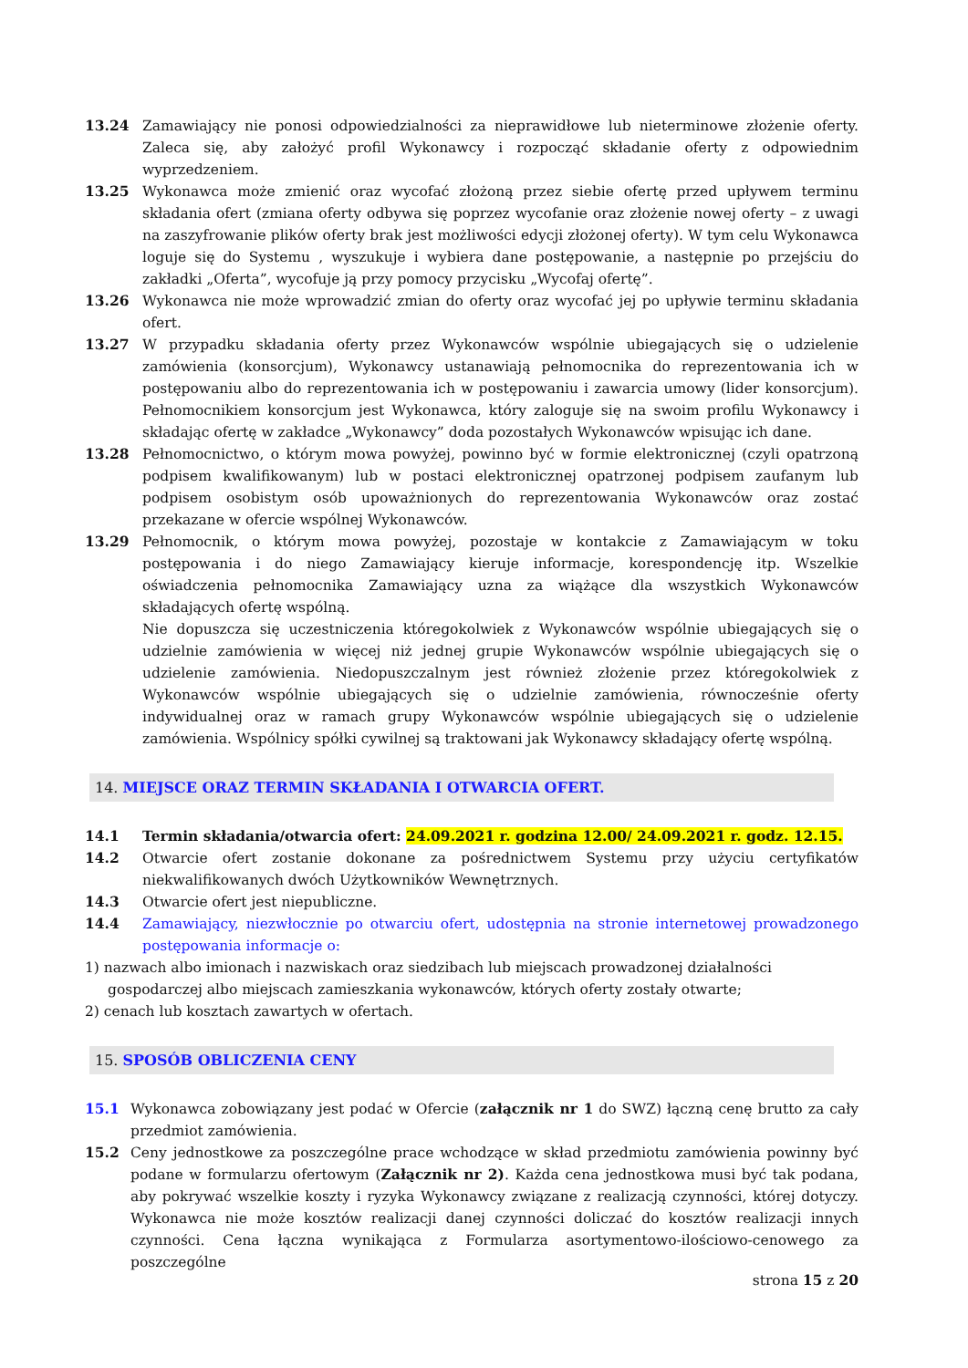13.24 Zamawiający nie ponosi odpowiedzialności za nieprawidłowe lub nieterminowe złożenie oferty. Zaleca się, aby założyć profil Wykonawcy i rozpocząć składanie oferty z odpowiednim wyprzedzeniem.
13.25 Wykonawca może zmienić oraz wycofać złożoną przez siebie ofertę przed upływem terminu składania ofert (zmiana oferty odbywa się poprzez wycofanie oraz złożenie nowej oferty – z uwagi na zaszyfrowanie plików oferty brak jest możliwości edycji złożonej oferty). W tym celu Wykonawca loguje się do Systemu , wyszukuje i wybiera dane postępowanie, a następnie po przejściu do zakładki „Oferta”, wycofuje ją przy pomocy przycisku „Wycofaj ofertę”.
13.26 Wykonawca nie może wprowadzić zmian do oferty oraz wycofać jej po upływie terminu składania ofert.
13.27 W przypadku składania oferty przez Wykonawców wspólnie ubiegających się o udzielenie zamówienia (konsorcjum), Wykonawcy ustanawiają pełnomocnika do reprezentowania ich w postępowaniu albo do reprezentowania ich w postępowaniu i zawarcia umowy (lider konsorcjum). Pełnomocnikiem konsorcjum jest Wykonawca, który zaloguje się na swoim profilu Wykonawcy i składając ofertę w zakładce „Wykonawcy” doda pozostałych Wykonawców wpisując ich dane.
13.28 Pełnomocnictwo, o którym mowa powyżej, powinno być w formie elektronicznej (czyli opatrzoną podpisem kwalifikowanym) lub w postaci elektronicznej opatrzonej podpisem zaufanym lub podpisem osobistym osób upoważnionych do reprezentowania Wykonawców oraz zostać przekazane w ofercie wspólnej Wykonawców.
13.29 Pełnomocnik, o którym mowa powyżej, pozostaje w kontakcie z Zamawiającym w toku postępowania i do niego Zamawiający kieruje informacje, korespondencję itp. Wszelkie oświadczenia pełnomocnika Zamawiający uzna za wiążące dla wszystkich Wykonawców składających ofertę wspólną.
Nie dopuszcza się uczestniczenia któregokolwiek z Wykonawców wspólnie ubiegających się o udzielnie zamówienia w więcej niż jednej grupie Wykonawców wspólnie ubiegających się o udzielenie zamówienia. Niedopuszczalnym jest również złożenie przez któregokolwiek z Wykonawców wspólnie ubiegających się o udzielnie zamówienia, równocześnie oferty indywidualnej oraz w ramach grupy Wykonawców wspólnie ubiegających się o udzielenie zamówienia. Wspólnicy spółki cywilnej są traktowani jak Wykonawcy składający ofertę wspólną.
14. MIEJSCE ORAZ TERMIN SKŁADANIA I OTWARCIA OFERT.
14.1 Termin składania/otwarcia ofert: 24.09.2021 r. godzina 12.00/ 24.09.2021 r. godz. 12.15.
14.2 Otwarcie ofert zostanie dokonane za pośrednictwem Systemu przy użyciu certyfikatów niekwalifikowanych dwóch Użytkowników Wewnętrznych.
14.3 Otwarcie ofert jest niepubliczne.
14.4 Zamawiający, niezwłocznie po otwarciu ofert, udostępnia na stronie internetowej prowadzonego postępowania informacje o:
1) nazwach albo imionach i nazwiskach oraz siedzibach lub miejscach prowadzonej działalności gospodarczej albo miejscach zamieszkania wykonawców, których oferty zostały otwarte;
2) cenach lub kosztach zawartych w ofertach.
15. SPOSÓB OBLICZENIA CENY
15.1 Wykonawca zobowiązany jest podać w Ofercie (załącznik nr 1 do SWZ) łączną cenę brutto za cały przedmiot zamówienia.
15.2 Ceny jednostkowe za poszczególne prace wchodzące w skład przedmiotu zamówienia powinny być podane w formularzu ofertowym (Załącznik nr 2). Każda cena jednostkowa musi być tak podana, aby pokrywać wszelkie koszty i ryzyka Wykonawcy związane z realizacją czynności, której dotyczy. Wykonawca nie może kosztów realizacji danej czynności doliczać do kosztów realizacji innych czynności. Cena łączna wynikająca z Formularza asortymentowo-ilościowo-cenowego za poszczególne
strona 15 z 20